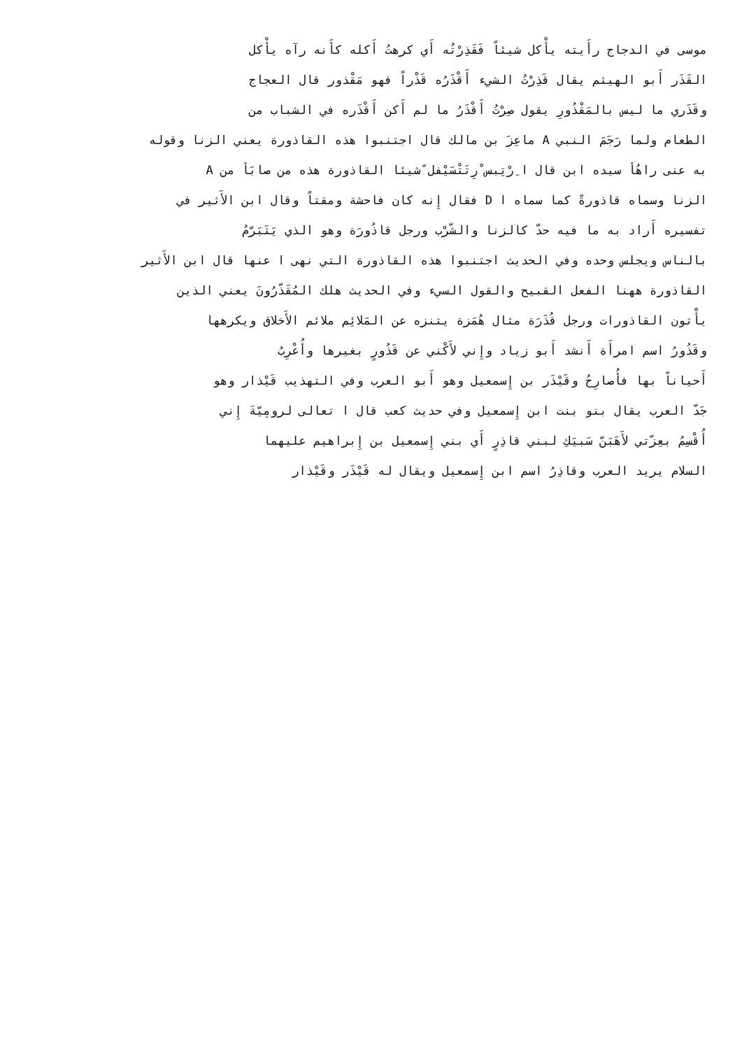موسى في الدجاج رأَيته يأْكل شيئاً فَقَذِرْتُه أَي كرهتُ أَكله كأَنه رآه يأْكل
القَذَر أَبو الهيثم يقال قَذِرْتُ الشيء أَقْذَرُه قَذْراً فهو مَقْذور قال العجاج
وقَذَري ما ليس بالمَقْذُورِ يقول صِرْتُ أَقْذَرُ ما لم أَكن أَقْذَره في الشباب من
الطعام ولما رَجَمَ النبي A ماعِزَ بن مالك قال اجتنبوا هذه القاذورة يعني الزنا وقوله
به عنى راهُأ سيده ابن قال ا ِرْتِبس ْرِتَتْسَيْفل ًشيئا القاذورة هذه من صابَأ من A
الزنا وسماه قاذورةً كما سماه ا D فقال إِنه كان فاحشة ومقتاً وقال ابن الأَثير في
تفسيره أَراد به ما فيه حدّ كالزنا والشّرْب ورجل قاذُورَة وهو الذي يَتَبَرّمُ
بالناس ويجلس وحده وفي الحديث اجتنبوا هذه القاذورة التي نهى ا عنها قال ابن الأَثير
القاذورة ههنا الفعل القبيح والقول السيء وفي الحديث هلك المُقَذّرُونَ يعني الذين
يأْتون القاذورات ورجل قُذَرَة مثال هُمَزة يتنزه عن المَلائِم ملائم الأَخلاق ويكرهها
وقَذُورُ اسم امرأَة أَنشد أَبو زياد وإِني لأَكْني عن قَذُورٍ بغيرها وأُعْرِبُ
أَحياناً بها فأُصارِحُ وقَيْذَر بن إِسمعيل وهو أَبو العرب وفي التهذيب قَيْذار وهو
جَدّ العرب يقال بنو بنت ابن إِسمعيل وفي حديث كعب قال ا تعالى لرومِيّةَ إِني
أُقْسِمُ بعِزّتي لأَهَبَنّ سَبيَكِ لبني قاذِرٍ أَي بني إِسمعيل بن إِبراهيم عليهما
السلام يريد العرب وقاذِرُ اسم ابن إِسمعيل ويقال له قَيْذَر وقَيْذار